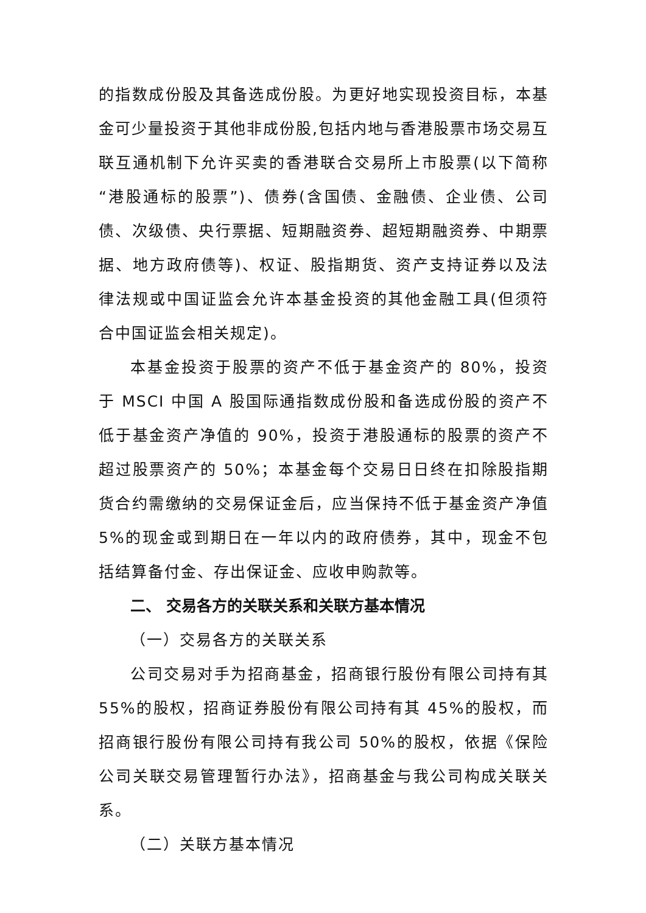的指数成份股及其备选成份股。为更好地实现投资目标，本基金可少量投资于其他非成份股,包括内地与香港股票市场交易互联互通机制下允许买卖的香港联合交易所上市股票(以下简称“港股通标的股票”)、债券(含国债、金融债、企业债、公司债、次级债、央行票据、短期融资券、超短期融资券、中期票据、地方政府债等)、权证、股指期货、资产支持证券以及法律法规或中国证监会允许本基金投资的其他金融工具(但须符合中国证监会相关规定)。
本基金投资于股票的资产不低于基金资产的 80%，投资于 MSCI 中国 A 股国际通指数成份股和备选成份股的资产不低于基金资产净值的 90%，投资于港股通标的股票的资产不超过股票资产的 50%；本基金每个交易日日终在扣除股指期货合约需缴纳的交易保证金后，应当保持不低于基金资产净值 5%的现金或到期日在一年以内的政府债券，其中，现金不包括结算备付金、存出保证金、应收申购款等。
二、 交易各方的关联关系和关联方基本情况
（一）交易各方的关联关系
公司交易对手为招商基金，招商银行股份有限公司持有其 55%的股权，招商证券股份有限公司持有其 45%的股权，而招商银行股份有限公司持有我公司 50%的股权，依据《保险公司关联交易管理暂行办法》，招商基金与我公司构成关联关系。
（二）关联方基本情况